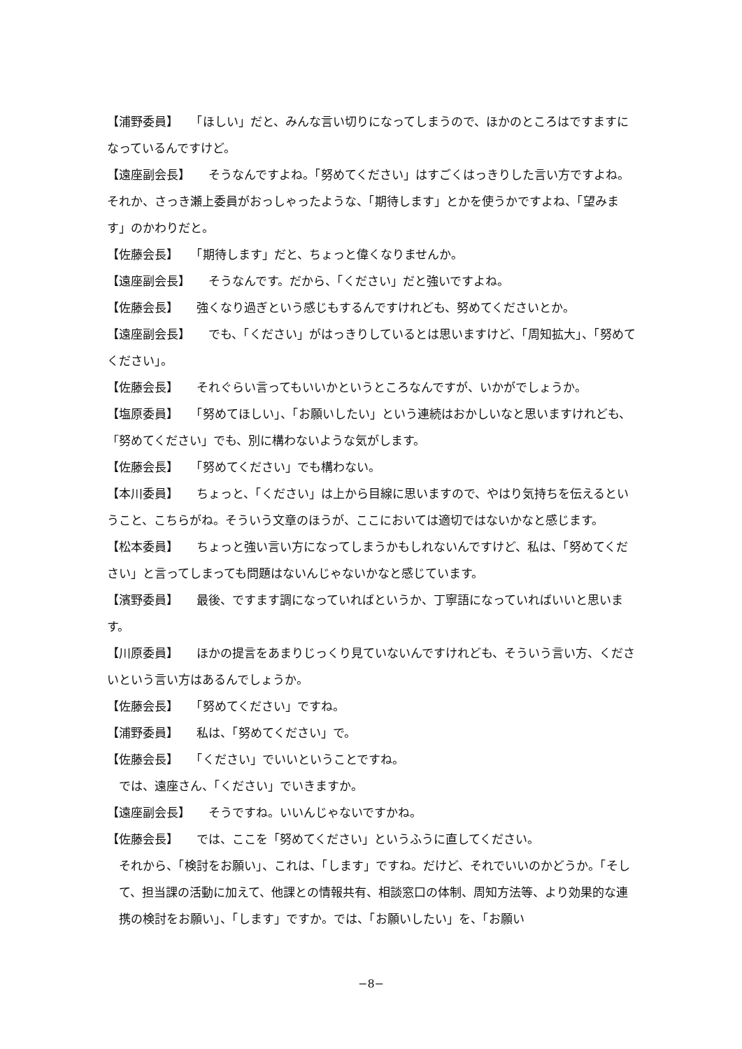【浦野委員】　　「ほしい」だと、みんな言い切りになってしまうので、ほかのところはですますになっているんですけど。
【遠座副会長】　　そうなんですよね。「努めてください」はすごくはっきりした言い方ですよね。それか、さっき瀬上委員がおっしゃったような、「期待します」とかを使うかですよね、「望みます」のかわりだと。
【佐藤会長】　　「期待します」だと、ちょっと偉くなりませんか。
【遠座副会長】　　そうなんです。だから、「ください」だと強いですよね。
【佐藤会長】　　強くなり過ぎという感じもするんですけれども、努めてくださいとか。
【遠座副会長】　　でも、「ください」がはっきりしているとは思いますけど、「周知拡大」、「努めてください」。
【佐藤会長】　　それぐらい言ってもいいかというところなんですが、いかがでしょうか。
【塩原委員】　　「努めてほしい」、「お願いしたい」という連続はおかしいなと思いますけれども、「努めてください」でも、別に構わないような気がします。
【佐藤会長】　　「努めてください」でも構わない。
【本川委員】　　ちょっと、「ください」は上から目線に思いますので、やはり気持ちを伝えるということ、こちらがね。そういう文章のほうが、ここにおいては適切ではないかなと感じます。
【松本委員】　　ちょっと強い言い方になってしまうかもしれないんですけど、私は、「努めてください」と言ってしまっても問題はないんじゃないかなと感じています。
【濱野委員】　　最後、ですます調になっていればというか、丁寧語になっていればいいと思います。
【川原委員】　　ほかの提言をあまりじっくり見ていないんですけれども、そういう言い方、くださいという言い方はあるんでしょうか。
【佐藤会長】　　「努めてください」ですね。
【浦野委員】　　私は、「努めてください」で。
【佐藤会長】　　「ください」でいいということですね。
では、遠座さん、「ください」でいきますか。
【遠座副会長】　　そうですね。いいんじゃないですかね。
【佐藤会長】　　では、ここを「努めてください」というふうに直してください。
それから、「検討をお願い」、これは、「します」ですね。だけど、それでいいのかどうか。「そして、担当課の活動に加えて、他課との情報共有、相談窓口の体制、周知方法等、より効果的な連携の検討をお願い」、「します」ですか。では、「お願いしたい」を、「お願い
−8−